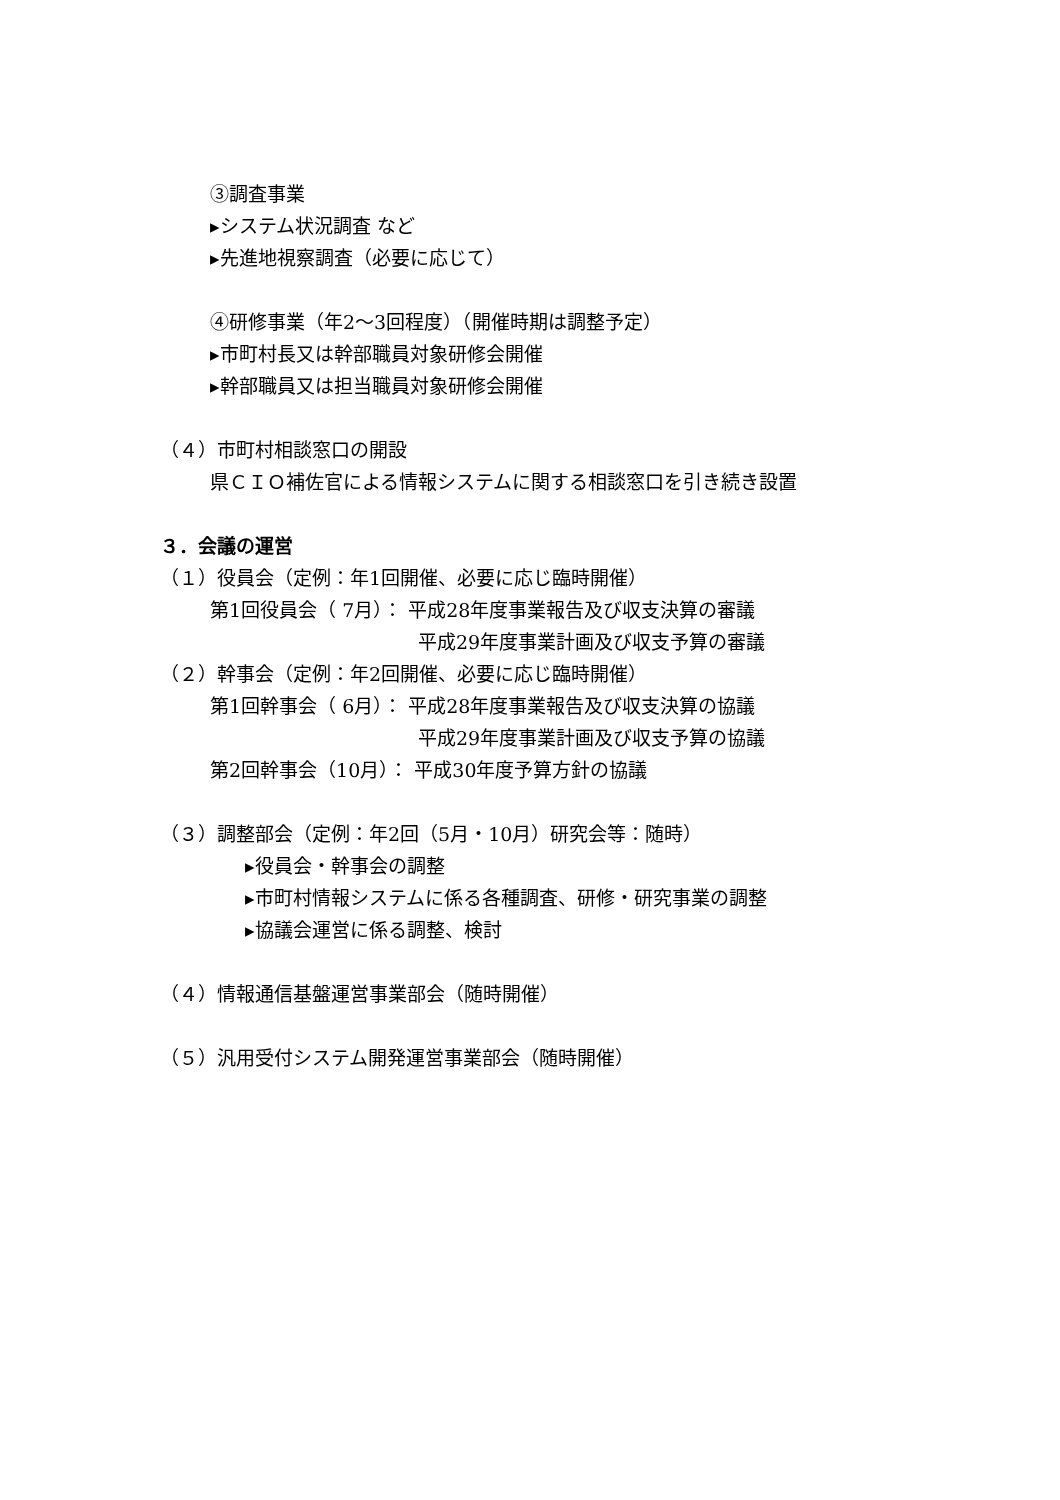③調査事業
▸システム状況調査 など
▸先進地視察調査（必要に応じて）
④研修事業（年2～3回程度）（開催時期は調整予定）
▸市町村長又は幹部職員対象研修会開催
▸幹部職員又は担当職員対象研修会開催
（４）市町村相談窓口の開設
県ＣＩＯ補佐官による情報システムに関する相談窓口を引き続き設置
３．会議の運営
（１）役員会（定例：年1回開催、必要に応じ臨時開催）
第1回役員会（ 7月）： 平成28年度事業報告及び収支決算の審議
平成29年度事業計画及び収支予算の審議
（２）幹事会（定例：年2回開催、必要に応じ臨時開催）
第1回幹事会（ 6月）： 平成28年度事業報告及び収支決算の協議
平成29年度事業計画及び収支予算の協議
第2回幹事会（10月）： 平成30年度予算方針の協議
（３）調整部会（定例：年2回（5月・10月）研究会等：随時）
▸役員会・幹事会の調整
▸市町村情報システムに係る各種調査、研修・研究事業の調整
▸協議会運営に係る調整、検討
（４）情報通信基盤運営事業部会（随時開催）
（５）汎用受付システム開発運営事業部会（随時開催）